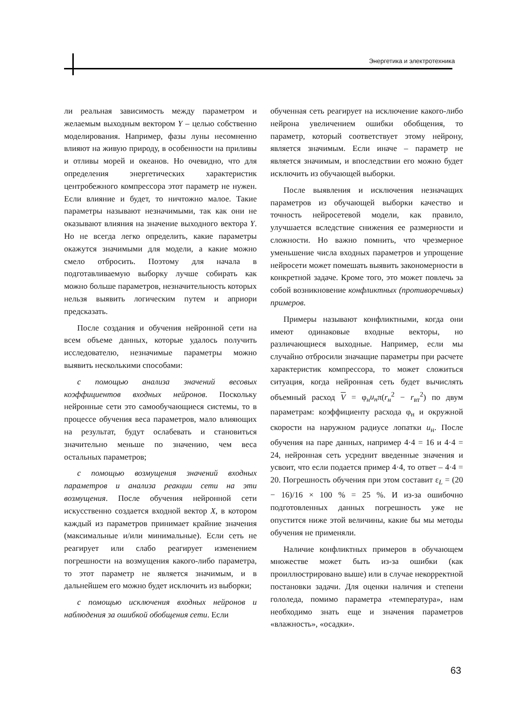Энергетика и электротехника
ли реальная зависимость между параметром и желаемым выходным вектором Y – целью собственно моделирования. Например, фазы луны несомненно влияют на живую природу, в особенности на приливы и отливы морей и океанов. Но очевидно, что для определения энергетических характеристик центробежного компрессора этот параметр не нужен. Если влияние и будет, то ничтожно малое. Такие параметры называют незначимыми, так как они не оказывают влияния на значение выходного вектора Y. Но не всегда легко определить, какие параметры окажутся значимыми для модели, а какие можно смело отбросить. Поэтому для начала в подготавливаемую выборку лучше собирать как можно больше параметров, незначительность которых нельзя выявить логическим путем и априори предсказать.
После создания и обучения нейронной сети на всем объеме данных, которые удалось получить исследователю, незначимые параметры можно выявить несколькими способами:
с помощью анализа значений весовых коэффициентов входных нейронов. Поскольку нейронные сети это самообучающиеся системы, то в процессе обучения веса параметров, мало влияющих на результат, будут ослабевать и становиться значительно меньше по значению, чем веса остальных параметров;
с помощью возмущения значений входных параметров и анализа реакции сети на эти возмущения. После обучения нейронной сети искусственно создается входной вектор X, в котором каждый из параметров принимает крайние значения (максимальные и/или минимальные). Если сеть не реагирует или слабо реагирует изменением погрешности на возмущения какого-либо параметра, то этот параметр не является значимым, и в дальнейшем его можно будет исключить из выборки;
с помощью исключения входных нейронов и наблюдения за ошибкой обобщения сети. Если
обученная сеть реагирует на исключение какого-либо нейрона увеличением ошибки обобщения, то параметр, который соответствует этому нейрону, является значимым. Если иначе – параметр не является значимым, и впоследствии его можно будет исключить из обучающей выборки.
После выявления и исключения незначащих параметров из обучающей выборки качество и точность нейросетевой модели, как правило, улучшается вследствие снижения ее размерности и сложности. Но важно помнить, что чрезмерное уменьшение числа входных параметров и упрощение нейросети может помешать выявить закономерности в конкретной задаче. Кроме того, это может повлечь за собой возникновение конфликтных (противоречивых) примеров.
Примеры называют конфликтными, когда они имеют одинаковые входные векторы, но различающиеся выходные. Например, если мы случайно отбросили значащие параметры при расчете характеристик компрессора, то может сложиться ситуация, когда нейронная сеть будет вычислять объемный расход V = φ<sub>н</sub>u<sub>н</sub>π(r<sub>н</sub><sup>2</sup> − r<sub>вт</sub><sup>2</sup>) по двум параметрам: коэффициенту расхода φ<sub>н</sub> и окружной скорости на наружном радиусе лопатки u<sub>н</sub>. После обучения на паре данных, например 4·4 = 16 и 4·4 = 24, нейронная сеть усреднит введенные значения и усвоит, что если подается пример 4·4, то ответ – 4·4 = 20. Погрешность обучения при этом составит ε<sub>L</sub> = (20 − 16)/16 × 100 % = 25 %. И из-за ошибочно подготовленных данных погрешность уже не опустится ниже этой величины, какие бы мы методы обучения не применяли.
Наличие конфликтных примеров в обучающем множестве может быть из-за ошибки (как проиллюстрировано выше) или в случае некорректной постановки задачи. Для оценки наличия и степени гололеда, помимо параметра «температура», нам необходимо знать еще и значения параметров «влажность», «осадки».
63